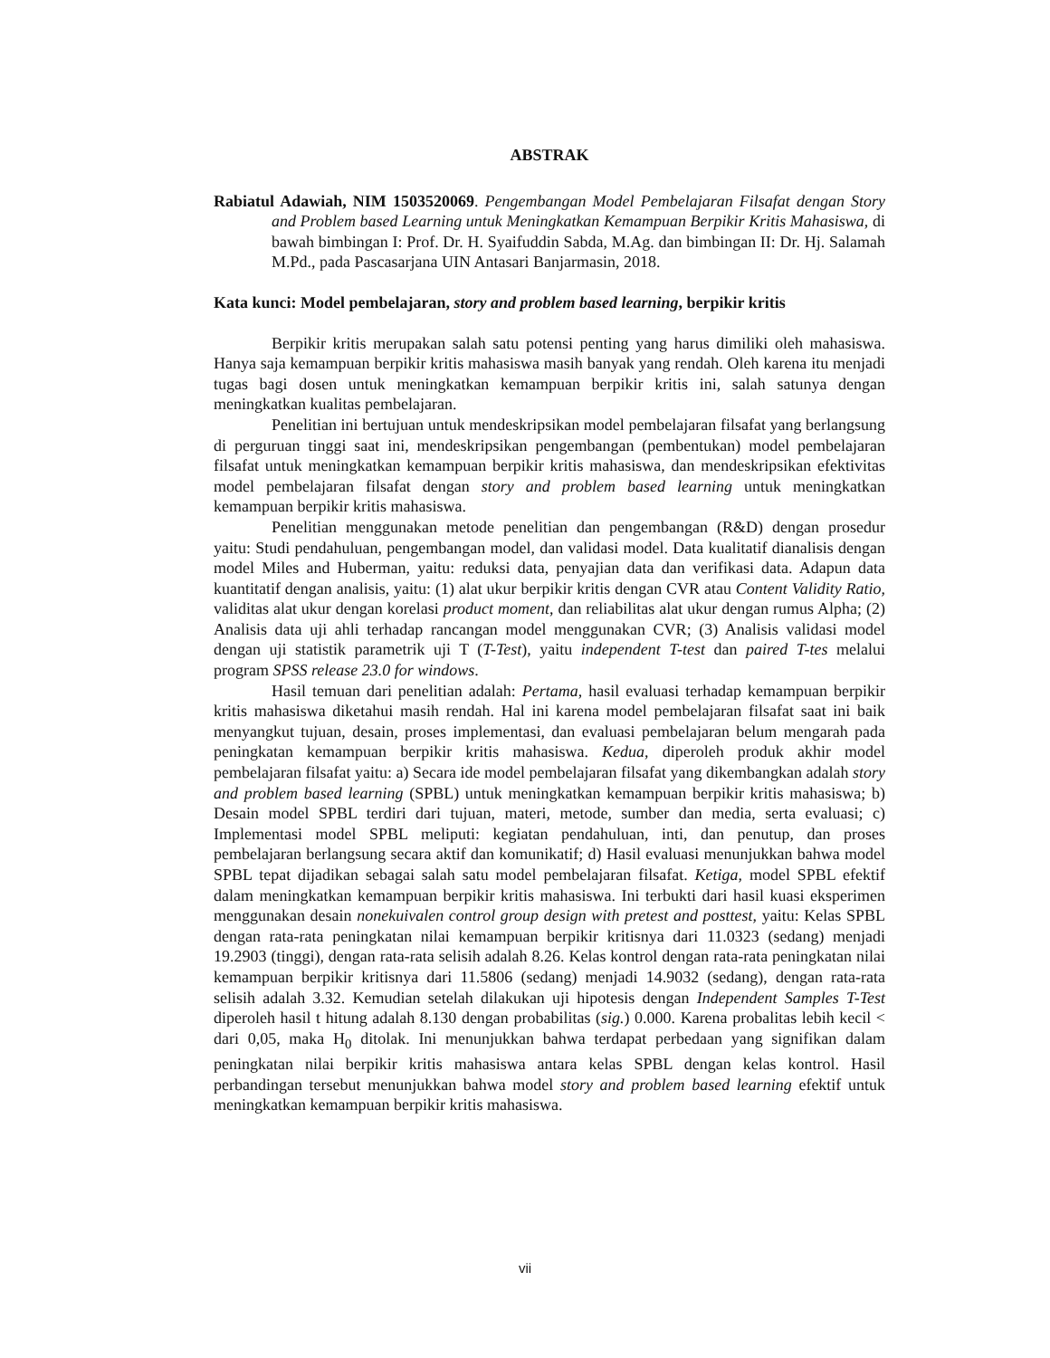ABSTRAK
Rabiatul Adawiah, NIM 1503520069. Pengembangan Model Pembelajaran Filsafat dengan Story and Problem based Learning untuk Meningkatkan Kemampuan Berpikir Kritis Mahasiswa, di bawah bimbingan I: Prof. Dr. H. Syaifuddin Sabda, M.Ag. dan bimbingan II: Dr. Hj. Salamah M.Pd., pada Pascasarjana UIN Antasari Banjarmasin, 2018.
Kata kunci: Model pembelajaran, story and problem based learning, berpikir kritis
Berpikir kritis merupakan salah satu potensi penting yang harus dimiliki oleh mahasiswa. Hanya saja kemampuan berpikir kritis mahasiswa masih banyak yang rendah. Oleh karena itu menjadi tugas bagi dosen untuk meningkatkan kemampuan berpikir kritis ini, salah satunya dengan meningkatkan kualitas pembelajaran.
Penelitian ini bertujuan untuk mendeskripsikan model pembelajaran filsafat yang berlangsung di perguruan tinggi saat ini, mendeskripsikan pengembangan (pembentukan) model pembelajaran filsafat untuk meningkatkan kemampuan berpikir kritis mahasiswa, dan mendeskripsikan efektivitas model pembelajaran filsafat dengan story and problem based learning untuk meningkatkan kemampuan berpikir kritis mahasiswa.
Penelitian menggunakan metode penelitian dan pengembangan (R&D) dengan prosedur yaitu: Studi pendahuluan, pengembangan model, dan validasi model. Data kualitatif dianalisis dengan model Miles and Huberman, yaitu: reduksi data, penyajian data dan verifikasi data. Adapun data kuantitatif dengan analisis, yaitu: (1) alat ukur berpikir kritis dengan CVR atau Content Validity Ratio, validitas alat ukur dengan korelasi product moment, dan reliabilitas alat ukur dengan rumus Alpha; (2) Analisis data uji ahli terhadap rancangan model menggunakan CVR; (3) Analisis validasi model dengan uji statistik parametrik uji T (T-Test), yaitu independent T-test dan paired T-tes melalui program SPSS release 23.0 for windows.
Hasil temuan dari penelitian adalah: Pertama, hasil evaluasi terhadap kemampuan berpikir kritis mahasiswa diketahui masih rendah. Hal ini karena model pembelajaran filsafat saat ini baik menyangkut tujuan, desain, proses implementasi, dan evaluasi pembelajaran belum mengarah pada peningkatan kemampuan berpikir kritis mahasiswa. Kedua, diperoleh produk akhir model pembelajaran filsafat yaitu: a) Secara ide model pembelajaran filsafat yang dikembangkan adalah story and problem based learning (SPBL) untuk meningkatkan kemampuan berpikir kritis mahasiswa; b) Desain model SPBL terdiri dari tujuan, materi, metode, sumber dan media, serta evaluasi; c) Implementasi model SPBL meliputi: kegiatan pendahuluan, inti, dan penutup, dan proses pembelajaran berlangsung secara aktif dan komunikatif; d) Hasil evaluasi menunjukkan bahwa model SPBL tepat dijadikan sebagai salah satu model pembelajaran filsafat. Ketiga, model SPBL efektif dalam meningkatkan kemampuan berpikir kritis mahasiswa. Ini terbukti dari hasil kuasi eksperimen menggunakan desain nonekuivalen control group design with pretest and posttest, yaitu: Kelas SPBL dengan rata-rata peningkatan nilai kemampuan berpikir kritisnya dari 11.0323 (sedang) menjadi 19.2903 (tinggi), dengan rata-rata selisih adalah 8.26. Kelas kontrol dengan rata-rata peningkatan nilai kemampuan berpikir kritisnya dari 11.5806 (sedang) menjadi 14.9032 (sedang), dengan rata-rata selisih adalah 3.32. Kemudian setelah dilakukan uji hipotesis dengan Independent Samples T-Test diperoleh hasil t hitung adalah 8.130 dengan probabilitas (sig.) 0.000. Karena probalitas lebih kecil < dari 0,05, maka H<sub>0</sub> ditolak. Ini menunjukkan bahwa terdapat perbedaan yang signifikan dalam peningkatan nilai berpikir kritis mahasiswa antara kelas SPBL dengan kelas kontrol. Hasil perbandingan tersebut menunjukkan bahwa model story and problem based learning efektif untuk meningkatkan kemampuan berpikir kritis mahasiswa.
vii